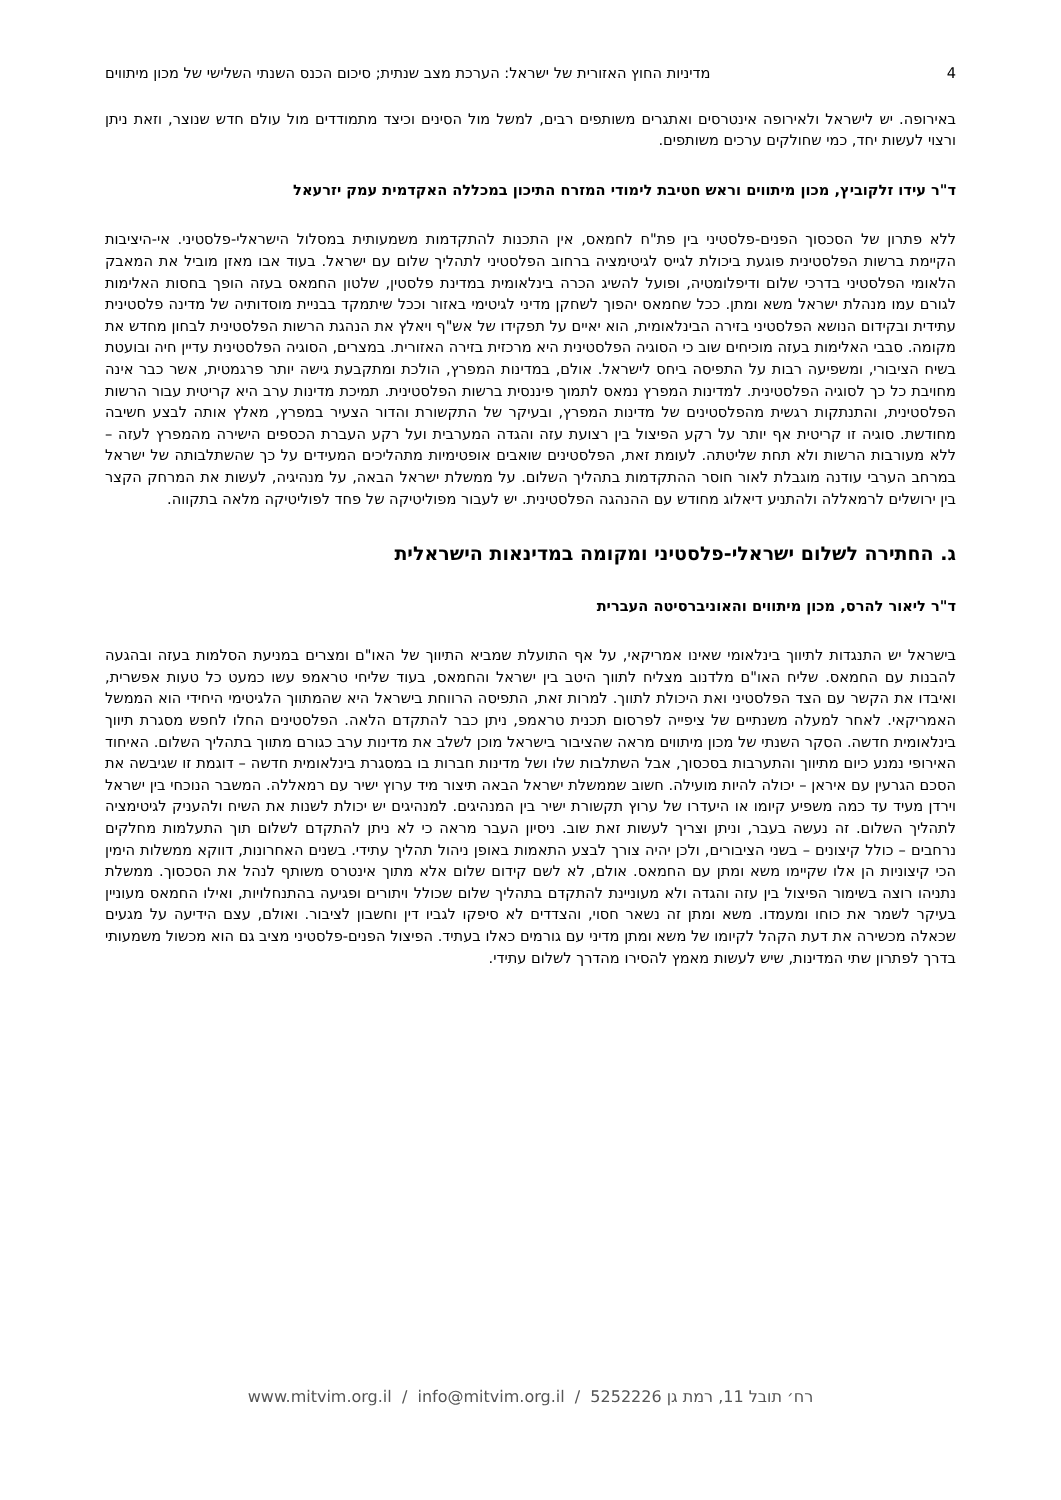4 מדיניות החוץ האזורית של ישראל: הערכת מצב שנתית; סיכום הכנס השנתי השלישי של מכון מיתווים
באירופה. יש לישראל ולאירופה אינטרסים ואתגרים משותפים רבים, למשל מול הסינים וכיצד מתמודדים מול עולם חדש שנוצר, וזאת ניתן ורצוי לעשות יחד, כמי שחולקים ערכים משותפים.
ד"ר עידו זלקוביץ, מכון מיתווים וראש חטיבת לימודי המזרח התיכון במכללה האקדמית עמק יזרעאל
ללא פתרון של הסכסוך הפנים-פלסטיני בין פת"ח לחמאס, אין התכנות להתקדמות משמעותית במסלול הישראלי-פלסטיני. אי-היציבות הקיימת ברשות הפלסטינית פוגעת ביכולת לגייס לגיטימציה ברחוב הפלסטיני לתהליך שלום עם ישראל. בעוד אבו מאזן מוביל את המאבק הלאומי הפלסטיני בדרכי שלום ודיפלומטיה, ופועל להשיג הכרה בינלאומית במדינת פלסטין, שלטון החמאס בעזה הופך בחסות האלימות לגורם עמו מנהלת ישראל משא ומתן. ככל שחמאס יהפוך לשחקן מדיני לגיטימי באזור וככל שיתמקד בבניית מוסדותיה של מדינה פלסטינית עתידית ובקידום הנושא הפלסטיני בזירה הבינלאומית, הוא יאיים על תפקידו של אש"ף ויאלץ את הנהגת הרשות הפלסטינית לבחון מחדש את מקומה. סבבי האלימות בעזה מוכיחים שוב כי הסוגיה הפלסטינית היא מרכזית בזירה האזורית. במצרים, הסוגיה הפלסטינית עדיין חיה ובועטת בשיח הציבורי, ומשפיעה רבות על התפיסה ביחס לישראל. אולם, במדינות המפרץ, הולכת ומתקבעת גישה יותר פרגמטית, אשר כבר אינה מחויבת כל כך לסוגיה הפלסטינית. למדינות המפרץ נמאס לתמוך פיננסית ברשות הפלסטינית. תמיכת מדינות ערב היא קריטית עבור הרשות הפלסטינית, והתנתקות רגשית מהפלסטינים של מדינות המפרץ, ובעיקר של התקשורת והדור הצעיר במפרץ, מאלץ אותה לבצע חשיבה מחודשת. סוגיה זו קריטית אף יותר על רקע הפיצול בין רצועת עזה והגדה המערבית ועל רקע העברת הכספים הישירה מהמפרץ לעזה – ללא מעורבות הרשות ולא תחת שליטתה. לעומת זאת, הפלסטינים שואבים אופטימיות מתהליכים המעידים על כך שהשתלבותה של ישראל במרחב הערבי עודנה מוגבלת לאור חוסר ההתקדמות בתהליך השלום. על ממשלת ישראל הבאה, על מנהיגיה, לעשות את המרחק הקצר בין ירושלים לרמאללה ולהתניע דיאלוג מחודש עם ההנהגה הפלסטינית. יש לעבור מפוליטיקה של פחד לפוליטיקה מלאה בתקווה.
ג. החתירה לשלום ישראלי-פלסטיני ומקומה במדינאות הישראלית
ד"ר ליאור להרס, מכון מיתווים והאוניברסיטה העברית
בישראל יש התנגדות לתיווך בינלאומי שאינו אמריקאי, על אף התועלת שמביא התיווך של האו"ם ומצרים במניעת הסלמות בעזה ובהגעה להבנות עם החמאס. שליח האו"ם מלדנוב מצליח לתווך היטב בין ישראל והחמאס, בעוד שליחי טראמפ עשו כמעט כל טעות אפשרית, ואיבדו את הקשר עם הצד הפלסטיני ואת היכולת לתווך. למרות זאת, התפיסה הרווחת בישראל היא שהמתווך הלגיטימי היחידי הוא הממשל האמריקאי. לאחר למעלה משנתיים של ציפייה לפרסום תכנית טראמפ, ניתן כבר להתקדם הלאה. הפלסטינים החלו לחפש מסגרת תיווך בינלאומית חדשה. הסקר השנתי של מכון מיתווים מראה שהציבור בישראל מוכן לשלב את מדינות ערב כגורם מתווך בתהליך השלום. האיחוד האירופי נמנע כיום מתיווך והתערבות בסכסוך, אבל השתלבות שלו ושל מדינות חברות בו במסגרת בינלאומית חדשה – דוגמת זו שגיבשה את הסכם הגרעין עם איראן – יכולה להיות מועילה. חשוב שממשלת ישראל הבאה תיצור מיד ערוץ ישיר עם רמאללה. המשבר הנוכחי בין ישראל וירדן מעיד עד כמה משפיע קיומו או היעדרו של ערוץ תקשורת ישיר בין המנהיגים. למנהיגים יש יכולת לשנות את השיח ולהעניק לגיטימציה לתהליך השלום. זה נעשה בעבר, וניתן וצריך לעשות זאת שוב. ניסיון העבר מראה כי לא ניתן להתקדם לשלום תוך התעלמות מחלקים נרחבים – כולל קיצונים – בשני הציבורים, ולכן יהיה צורך לבצע התאמות באופן ניהול תהליך עתידי. בשנים האחרונות, דווקא ממשלות הימין הכי קיצוניות הן אלו שקיימו משא ומתן עם החמאס. אולם, לא לשם קידום שלום אלא מתוך אינטרס משותף לנהל את הסכסוך. ממשלת נתניהו רוצה בשימור הפיצול בין עזה והגדה ולא מעוניינת להתקדם בתהליך שלום שכולל ויתורים ופגיעה בהתנחלויות, ואילו החמאס מעוניין בעיקר לשמר את כוחו ומעמדו. משא ומתן זה נשאר חסוי, והצדדים לא סיפקו לגביו דין וחשבון לציבור. ואולם, עצם הידיעה על מגעים שכאלה מכשירה את דעת הקהל לקיומו של משא ומתן מדיני עם גורמים כאלו בעתיד. הפיצול הפנים-פלסטיני מציב גם הוא מכשול משמעותי בדרך לפתרון שתי המדינות, שיש לעשות מאמץ להסירו מהדרך לשלום עתידי.
רח׳ תובל 11, רמת גן 5252226 / www.mitvim.org.il / info@mitvim.org.il